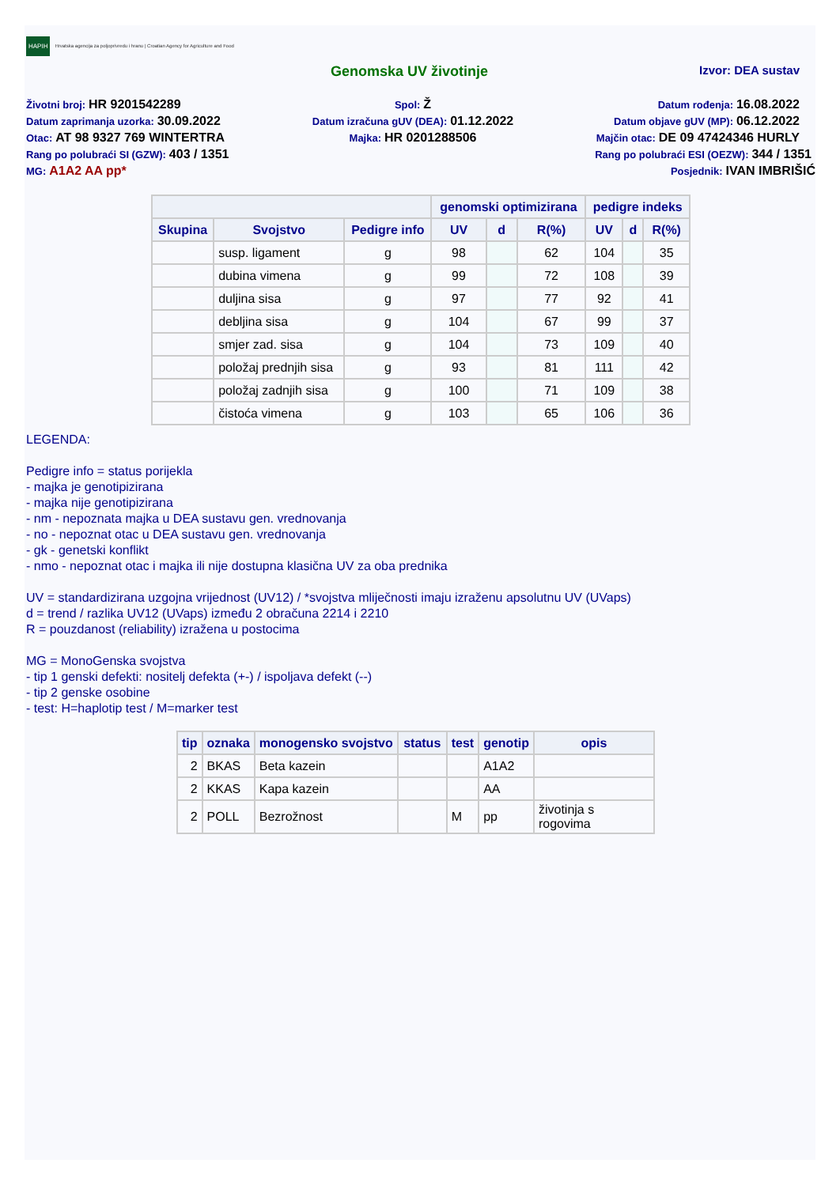HAPIH Hrvatska agencija za poljoprivredu i hranu | Croatian Agency for Agriculture and Food
Genomska UV životinje Izvor: DEA sustav
Životni broj: HR 9201542289
Spol: Ž
Datum rođenja: 16.08.2022
Datum zaprimanja uzorka: 30.09.2022
Datum izračuna gUV (DEA): 01.12.2022
Datum objave gUV (MP): 06.12.2022
Otac: AT 98 9327 769 WINTERTRA
Majka: HR 0201288506
Majčin otac: DE 09 47424346 HURLY
Rang po polubraći SI (GZW): 403 / 1351
Rang po polubraći ESI (OEZW): 344 / 1351
MG: A1A2 AA pp*
Posjednik: IVAN IMBRIŠIĆ
| | | | genomski optimizirana | | | pedigre indeks | | |
| --- | --- | --- | --- | --- | --- | --- | --- | --- |
| Skupina | Svojstvo | Pedigre info | UV | d | R(%) | UV | d | R(%) |
| | susp. ligament | g | 98 | | 62 | 104 | | 35 |
| | dubina vimena | g | 99 | | 72 | 108 | | 39 |
| | duljina sisa | g | 97 | | 77 | 92 | | 41 |
| | debljina sisa | g | 104 | | 67 | 99 | | 37 |
| | smjer zad. sisa | g | 104 | | 73 | 109 | | 40 |
| | položaj prednjih sisa | g | 93 | | 81 | 111 | | 42 |
| | položaj zadnjih sisa | g | 100 | | 71 | 109 | | 38 |
| | čistoća vimena | g | 103 | | 65 | 106 | | 36 |
LEGENDA:
Pedigre info = status porijekla
- majka je genotipizirana
- majka nije genotipizirana
- nm - nepoznata majka u DEA sustavu gen. vrednovanja
- no - nepoznat otac u DEA sustavu gen. vrednovanja
- gk - genetski konflikt
- nmo - nepoznat otac i majka ili nije dostupna klasična UV za oba prednika
UV = standardizirana uzgojna vrijednost (UV12) / *svojstva mliječnosti imaju izraženu apsolutnu UV (UVaps)
d = trend / razlika UV12 (UVaps) između 2 obračuna 2214 i 2210
R = pouzdanost (reliability) izražena u postocima
MG = MonoGenska svojstva
- tip 1 genski defekti: nositelj defekta (+-) / ispoljava defekt (--)
- tip 2 genske osobine
- test: H=haplotip test / M=marker test
| tip | oznaka | monogensko svojstvo | status | test | genotip | opis |
| --- | --- | --- | --- | --- | --- | --- |
| 2 | BKAS | Beta kazein | | | A1A2 | |
| 2 | KKAS | Kapa kazein | | | AA | |
| 2 | POLL | Bezrožnost | | M | pp | životinja s rogovima |